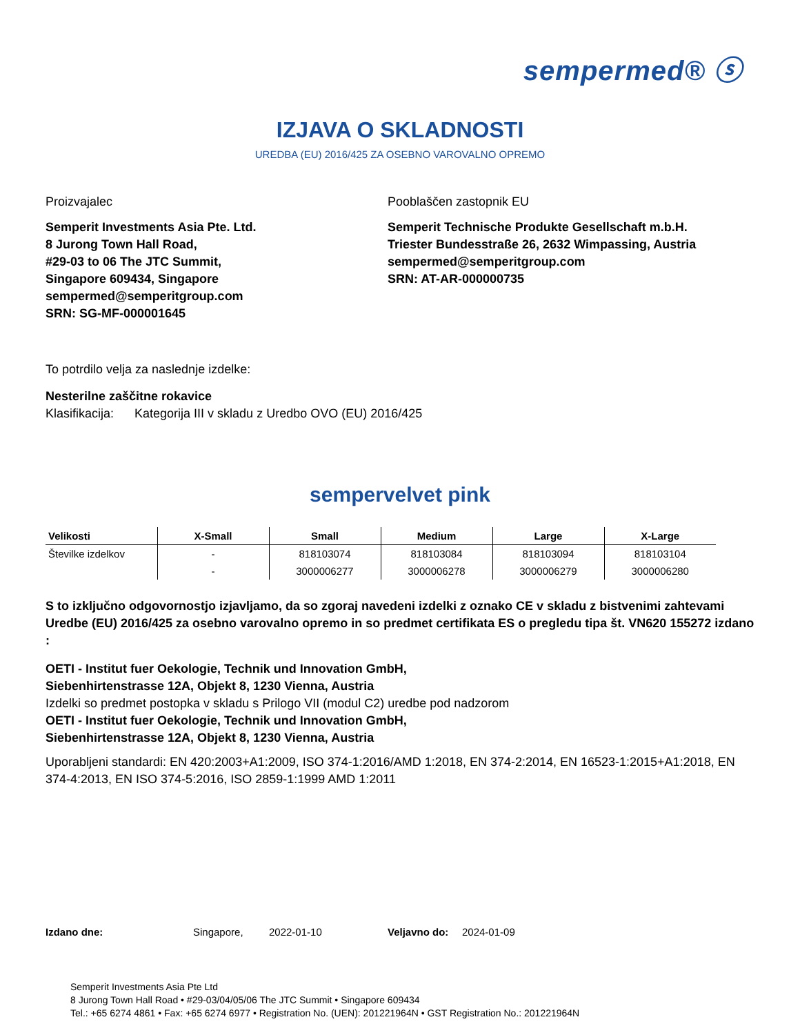sempermed® ⓢ
IZJAVA O SKLADNOSTI
UREDBA (EU) 2016/425 ZA OSEBNO VAROVALNO OPREMO
Proizvajalec
Semperit Investments Asia Pte. Ltd.
8 Jurong Town Hall Road,
#29-03 to 06 The JTC Summit,
Singapore 609434, Singapore
sempermed@semperitgroup.com
SRN: SG-MF-000001645
Pooblaščen zastopnik EU
Semperit Technische Produkte Gesellschaft m.b.H.
Triester Bundesstraße 26, 2632 Wimpassing, Austria
sempermed@semperitgroup.com
SRN: AT-AR-000000735
To potrdilo velja za naslednje izdelke:
Nesterilne zaščitne rokavice
Klasifikacija: Kategorija III v skladu z Uredbo OVO (EU) 2016/425
sempervelvet pink
| Velikosti | X-Small | Small | Medium | Large | X-Large |
| --- | --- | --- | --- | --- | --- |
| Številke izdelkov | - | 818103074 | 818103084 | 818103094 | 818103104 |
| | - | 3000006277 | 3000006278 | 3000006279 | 3000006280 |
S to izključno odgovornostjo izjavljamo, da so zgoraj navedeni izdelki z oznako CE v skladu z bistvenimi zahtevami Uredbe (EU) 2016/425 za osebno varovalno opremo in so predmet certifikata ES o pregledu tipa št. VN620 155272 izdano :
OETI - Institut fuer Oekologie, Technik und Innovation GmbH,
Siebenhirtenstrasse 12A, Objekt 8, 1230 Vienna, Austria
Izdelki so predmet postopka v skladu s Prilogo VII (modul C2) uredbe pod nadzorom
OETI - Institut fuer Oekologie, Technik und Innovation GmbH,
Siebenhirtenstrasse 12A, Objekt 8, 1230 Vienna, Austria
Uporabljeni standardi: EN 420:2003+A1:2009, ISO 374-1:2016/AMD 1:2018, EN 374-2:2014, EN 16523-1:2015+A1:2018, EN 374-4:2013, EN ISO 374-5:2016, ISO 2859-1:1999 AMD 1:2011
Izdano dne: Singapore, 2022-01-10 Veljavno do: 2024-01-09
Semperit Investments Asia Pte Ltd
8 Jurong Town Hall Road • #29-03/04/05/06 The JTC Summit • Singapore 609434
Tel.: +65 6274 4861 • Fax: +65 6274 6977 • Registration No. (UEN): 201221964N • GST Registration No.: 201221964N